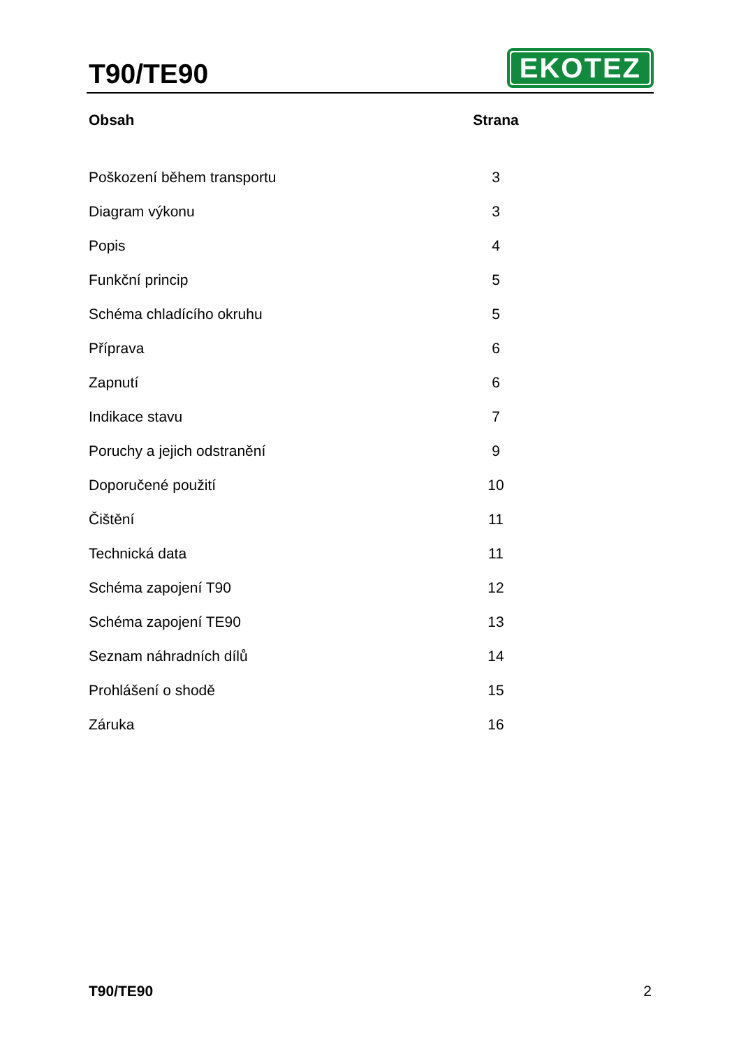T90/TE90
EKOTEZ
| Obsah | Strana |
| --- | --- |
| Poškození během transportu | 3 |
| Diagram výkonu | 3 |
| Popis | 4 |
| Funkční princip | 5 |
| Schéma chladícího okruhu | 5 |
| Příprava | 6 |
| Zapnutí | 6 |
| Indikace stavu | 7 |
| Poruchy a jejich odstranění | 9 |
| Doporučené použití | 10 |
| Čištění | 11 |
| Technická data | 11 |
| Schéma zapojení T90 | 12 |
| Schéma zapojení TE90 | 13 |
| Seznam náhradních dílů | 14 |
| Prohlášení o shodě | 15 |
| Záruka | 16 |
T90/TE90 2